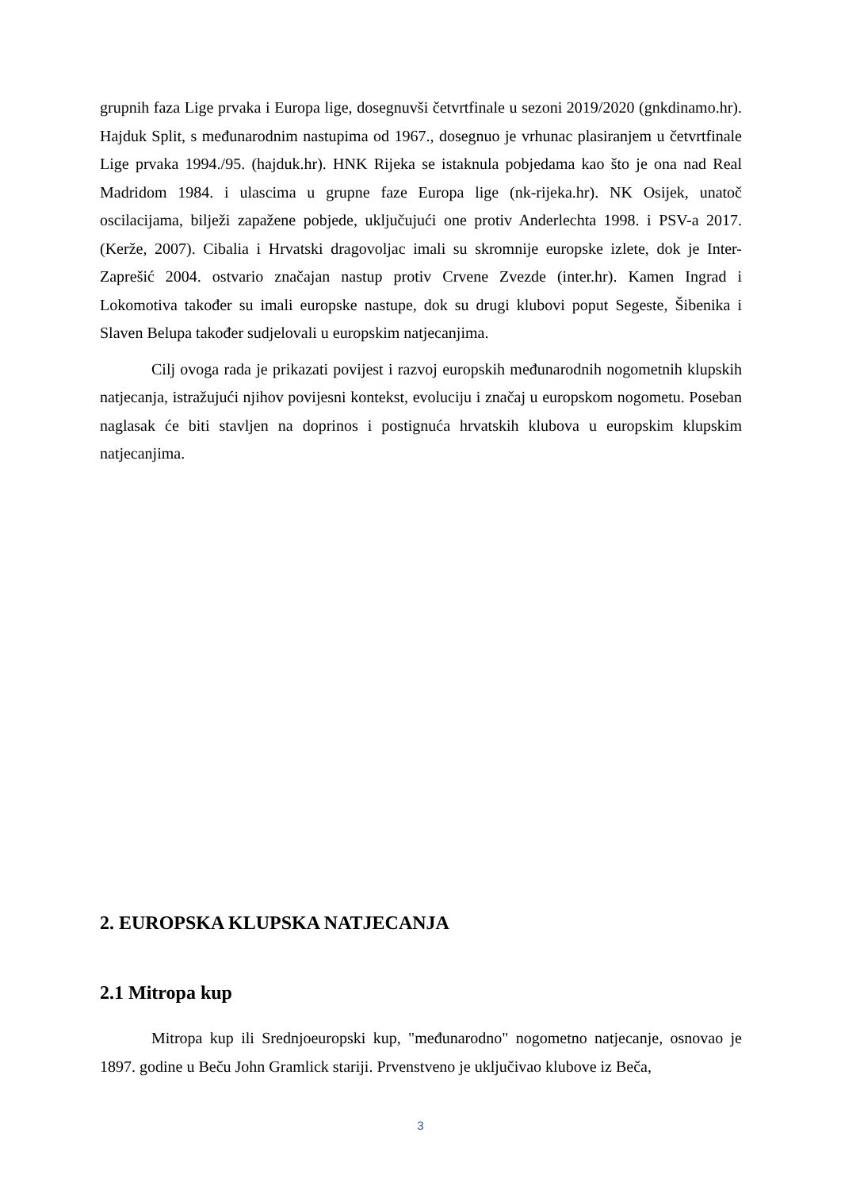grupnih faza Lige prvaka i Europa lige, dosegnuvši četvrtfinale u sezoni 2019/2020 (gnkdinamo.hr). Hajduk Split, s međunarodnim nastupima od 1967., dosegnuo je vrhunac plasiranjem u četvrtfinale Lige prvaka 1994./95. (hajduk.hr). HNK Rijeka se istaknula pobjedama kao što je ona nad Real Madridom 1984. i ulascima u grupne faze Europa lige (nk-rijeka.hr). NK Osijek, unatoč oscilacijama, bilježi zapažene pobjede, uključujući one protiv Anderlechta 1998. i PSV-a 2017. (Kerže, 2007). Cibalia i Hrvatski dragovoljac imali su skromnije europske izlete, dok je Inter-Zaprešić 2004. ostvario značajan nastup protiv Crvene Zvezde (inter.hr). Kamen Ingrad i Lokomotiva također su imali europske nastupe, dok su drugi klubovi poput Segeste, Šibenika i Slaven Belupa također sudjelovali u europskim natjecanjima.
Cilj ovoga rada je prikazati povijest i razvoj europskih međunarodnih nogometnih klupskih natjecanja, istražujući njihov povijesni kontekst, evoluciju i značaj u europskom nogometu. Poseban naglasak će biti stavljen na doprinos i postignuća hrvatskih klubova u europskim klupskim natjecanjima.
2. EUROPSKA KLUPSKA NATJECANJA
2.1 Mitropa kup
Mitropa kup ili Srednjoeuropski kup, "međunarodno" nogometno natjecanje, osnovao je 1897. godine u Beču John Gramlick stariji. Prvenstveno je uključivao klubove iz Beča,
3